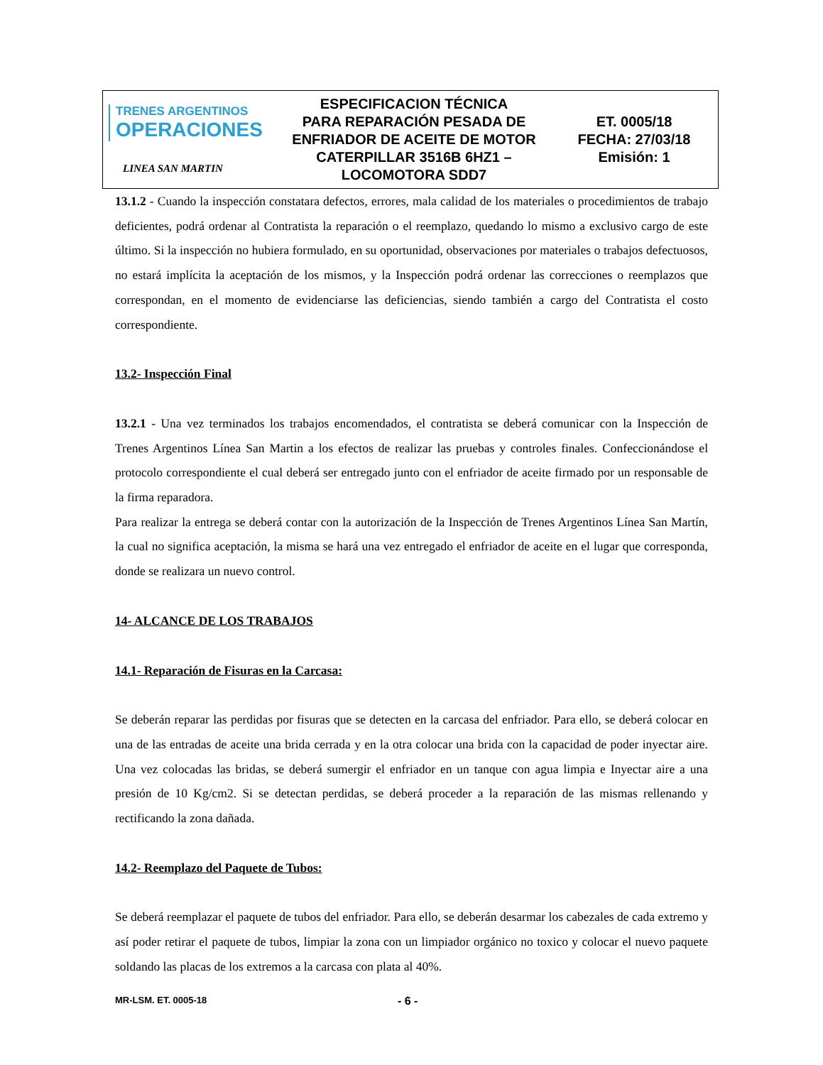| TRENES ARGENTINOS OPERACIONES LINEA SAN MARTIN | ESPECIFICACION TÉCNICA PARA REPARACIÓN PESADA DE ENFRIADOR DE ACEITE DE MOTOR CATERPILLAR 3516B 6HZ1 – LOCOMOTORA SDD7 | ET. 0005/18 FECHA: 27/03/18 Emisión: 1 |
13.1.2 - Cuando la inspección constatara defectos, errores, mala calidad de los materiales o procedimientos de trabajo deficientes, podrá ordenar al Contratista la reparación o el reemplazo, quedando lo mismo a exclusivo cargo de este último. Si la inspección no hubiera formulado, en su oportunidad, observaciones por materiales o trabajos defectuosos, no estará implícita la aceptación de los mismos, y la Inspección podrá ordenar las correcciones o reemplazos que correspondan, en el momento de evidenciarse las deficiencias, siendo también a cargo del Contratista el costo correspondiente.
13.2- Inspección Final
13.2.1 - Una vez terminados los trabajos encomendados, el contratista se deberá comunicar con la Inspección de Trenes Argentinos Línea San Martin a los efectos de realizar las pruebas y controles finales. Confeccionándose el protocolo correspondiente el cual deberá ser entregado junto con el enfriador de aceite firmado por un responsable de la firma reparadora.
Para realizar la entrega se deberá contar con la autorización de la Inspección de Trenes Argentinos Línea San Martín, la cual no significa aceptación, la misma se hará una vez entregado el enfriador de aceite en el lugar que corresponda, donde se realizara un nuevo control.
14- ALCANCE DE LOS TRABAJOS
14.1- Reparación de Fisuras en la Carcasa:
Se deberán reparar las perdidas por fisuras que se detecten en la carcasa del enfriador. Para ello, se deberá colocar en una de las entradas de aceite una brida cerrada y en la otra colocar una brida con la capacidad de poder inyectar aire. Una vez colocadas las bridas, se deberá sumergir el enfriador en un tanque con agua limpia e Inyectar aire a una presión de 10 Kg/cm2. Si se detectan perdidas, se deberá proceder a la reparación de las mismas rellenando y rectificando la zona dañada.
14.2- Reemplazo del Paquete de Tubos:
Se deberá reemplazar el paquete de tubos del enfriador. Para ello, se deberán desarmar los cabezales de cada extremo y así poder retirar el paquete de tubos, limpiar la zona con un limpiador orgánico no toxico y colocar el nuevo paquete soldando las placas de los extremos a la carcasa con plata al 40%.
MR-LSM. ET. 0005-18 - 6 -